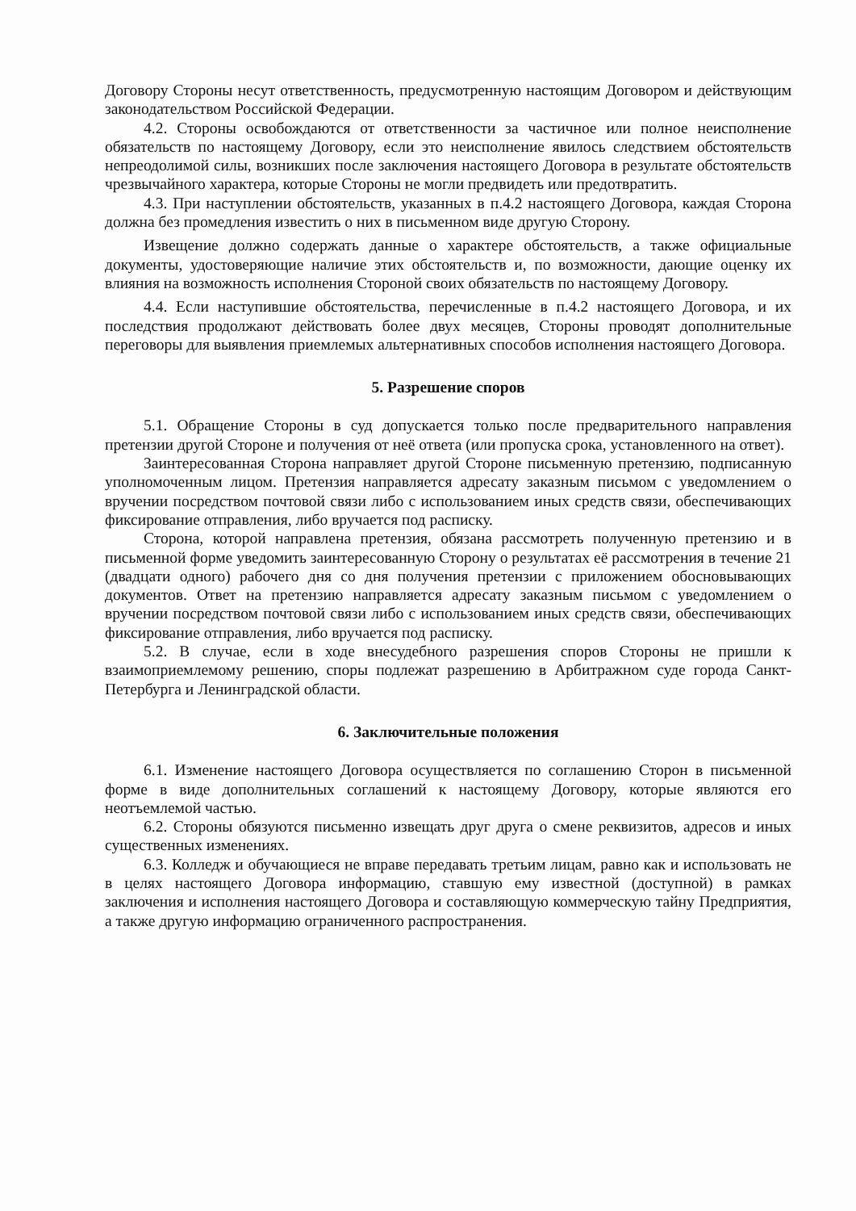Договору Стороны несут ответственность, предусмотренную настоящим Договором и действующим законодательством Российской Федерации.
4.2. Стороны освобождаются от ответственности за частичное или полное неисполнение обязательств по настоящему Договору, если это неисполнение явилось следствием обстоятельств непреодолимой силы, возникших после заключения настоящего Договора в результате обстоятельств чрезвычайного характера, которые Стороны не могли предвидеть или предотвратить.
4.3. При наступлении обстоятельств, указанных в п.4.2 настоящего Договора, каждая Сторона должна без промедления известить о них в письменном виде другую Сторону.
Извещение должно содержать данные о характере обстоятельств, а также официальные документы, удостоверяющие наличие этих обстоятельств и, по возможности, дающие оценку их влияния на возможность исполнения Стороной своих обязательств по настоящему Договору.
4.4. Если наступившие обстоятельства, перечисленные в п.4.2 настоящего Договора, и их последствия продолжают действовать более двух месяцев, Стороны проводят дополнительные переговоры для выявления приемлемых альтернативных способов исполнения настоящего Договора.
5. Разрешение споров
5.1. Обращение Стороны в суд допускается только после предварительного направления претензии другой Стороне и получения от неё ответа (или пропуска срока, установленного на ответ).
Заинтересованная Сторона направляет другой Стороне письменную претензию, подписанную уполномоченным лицом. Претензия направляется адресату заказным письмом с уведомлением о вручении посредством почтовой связи либо с использованием иных средств связи, обеспечивающих фиксирование отправления, либо вручается под расписку.
Сторона, которой направлена претензия, обязана рассмотреть полученную претензию и в письменной форме уведомить заинтересованную Сторону о результатах её рассмотрения в течение 21 (двадцати одного) рабочего дня со дня получения претензии с приложением обосновывающих документов. Ответ на претензию направляется адресату заказным письмом с уведомлением о вручении посредством почтовой связи либо с использованием иных средств связи, обеспечивающих фиксирование отправления, либо вручается под расписку.
5.2. В случае, если в ходе внесудебного разрешения споров Стороны не пришли к взаимоприемлемому решению, споры подлежат разрешению в Арбитражном суде города Санкт-Петербурга и Ленинградской области.
6. Заключительные положения
6.1. Изменение настоящего Договора осуществляется по соглашению Сторон в письменной форме в виде дополнительных соглашений к настоящему Договору, которые являются его неотъемлемой частью.
6.2. Стороны обязуются письменно извещать друг друга о смене реквизитов, адресов и иных существенных изменениях.
6.3. Колледж и обучающиеся не вправе передавать третьим лицам, равно как и использовать не в целях настоящего Договора информацию, ставшую ему известной (доступной) в рамках заключения и исполнения настоящего Договора и составляющую коммерческую тайну Предприятия, а также другую информацию ограниченного распространения.